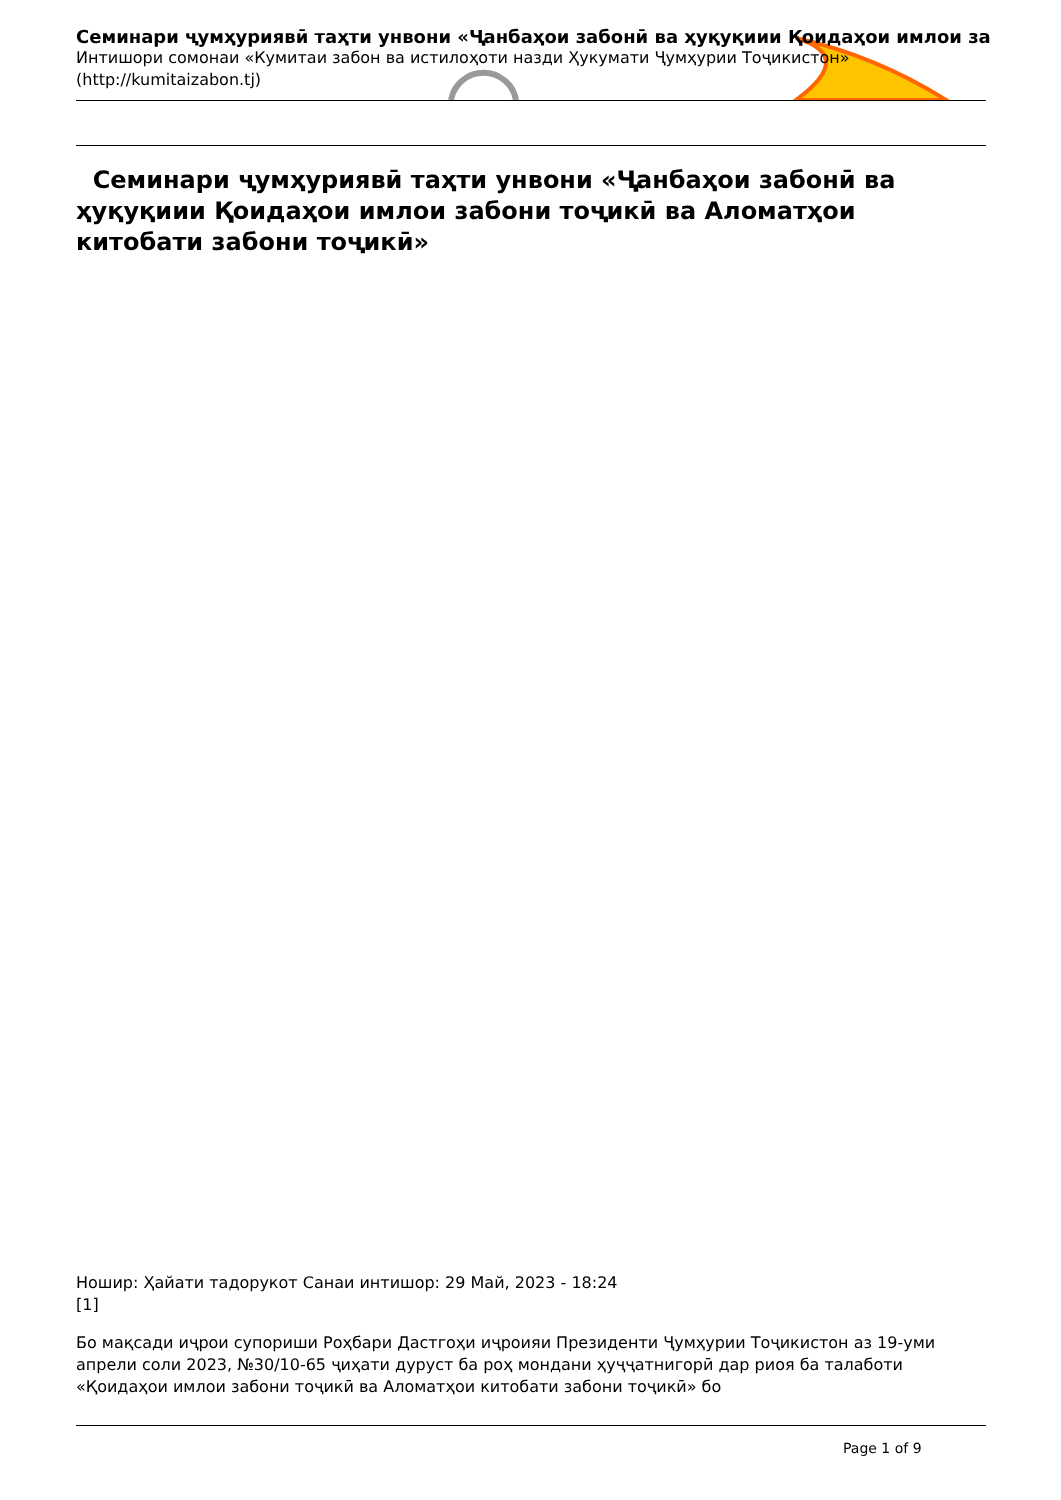Семинари ҷумҳуриявӣ таҳти унвони «Ҷанбаҳои забонӣ ва ҳуқуқиии Қоидаҳои имлои за
Интишори сомонаи «Кумитаи забон ва истилоҳоти назди Ҳукумати Ҷумҳурии Тоҷикистон»
(http://kumitaizabon.tj)
Семинари ҷумҳуриявӣ таҳти унвони «Ҷанбаҳои забонӣ ва ҳуқуқиии Қоидаҳои имлои забони тоҷикӣ ва Аломатҳои китобати забони тоҷикӣ»
Ношир: Ҳайати тадорукот Санаи интишор: 29 Май, 2023 - 18:24
[1]
Бо мақсади иҷрои супориши Роҳбари Дастгоҳи иҷроияи Президенти Ҷумҳурии Тоҷикистон аз 19-уми апрели соли 2023, №30/10-65 ҷиҳати дуруст ба роҳ мондани ҳуҷҷатнигорӣ дар риоя ба талаботи «Қоидаҳои имлои забони тоҷикӣ ва Аломатҳои китобати забони тоҷикӣ» бо
Page 1 of 9